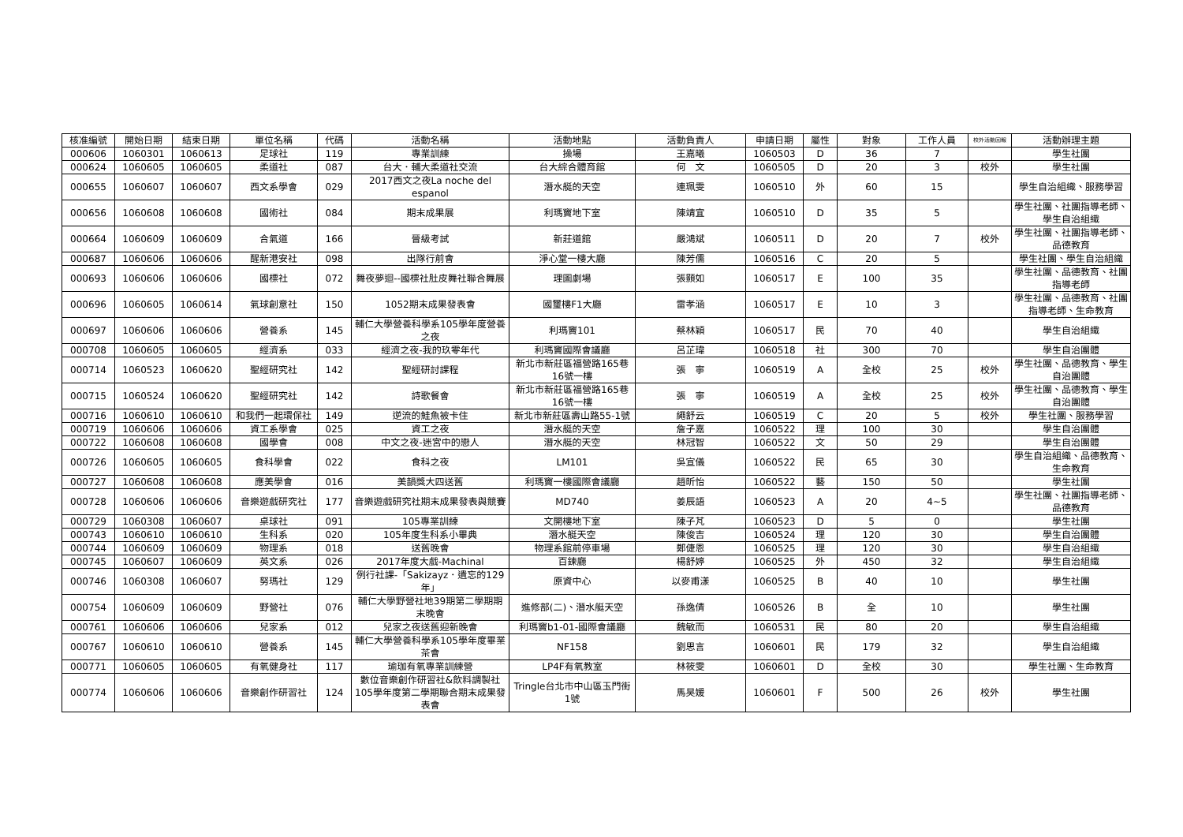| 核准編號 | 開始日期 | 結束日期 | 單位名稱 | 代碼 | 活動名稱 | 活動地點 | 活動負責人 | 申請日期 | 屬性 | 對象 | 工作人員 | 校外活動回報 | 活動辦理主題 |
| --- | --- | --- | --- | --- | --- | --- | --- | --- | --- | --- | --- | --- | --- |
| 000606 | 1060301 | 1060613 | 足球社 | 119 | 專業訓練 | 操場 | 王嘉曦 | 1060503 | D | 36 | 7 | | 學生社團 |
| 000624 | 1060605 | 1060605 | 柔道社 | 087 | 台大．輔大柔道社交流 | 台大綜合體育館 | 何 文 | 1060505 | D | 20 | 3 | 校外 | 學生社團 |
| 000655 | 1060607 | 1060607 | 西文系學會 | 029 | 2017西文之夜La noche del espanol | 潛水艇的天空 | 連珮雯 | 1060510 | 外 | 60 | 15 | | 學生自治組織、服務學習 |
| 000656 | 1060608 | 1060608 | 國術社 | 084 | 期末成果展 | 利瑪竇地下室 | 陳靖宜 | 1060510 | D | 35 | 5 | | 學生社團、社團指導老師、學生自治組織 |
| 000664 | 1060609 | 1060609 | 合氣道 | 166 | 晉級考試 | 新莊道館 | 嚴鴻斌 | 1060511 | D | 20 | 7 | 校外 | 學生社團、社團指導老師、品德教育 |
| 000687 | 1060606 | 1060606 | 醒新港安社 | 098 | 出隊行前會 | 淨心堂一樓大廳 | 陳芳儒 | 1060516 | C | 20 | 5 | | 學生社團、學生自治組織 |
| 000693 | 1060606 | 1060606 | 國標社 | 072 | 舞夜夢迴--國標社肚皮舞社聯合舞展 | 理圖劇場 | 張顥如 | 1060517 | E | 100 | 35 | | 學生社團、品德教育、社團指導老師 |
| 000696 | 1060605 | 1060614 | 氣球創意社 | 150 | 1052期末成果發表會 | 國璽樓F1大廳 | 雷孝涵 | 1060517 | E | 10 | 3 | | 學生社團、品德教育、社團指導老師、生命教育 |
| 000697 | 1060606 | 1060606 | 營養系 | 145 | 輔仁大學營養科學系105學年度營養之夜 | 利瑪竇101 | 蔡林穎 | 1060517 | 民 | 70 | 40 | | 學生自治組織 |
| 000708 | 1060605 | 1060605 | 經濟系 | 033 | 經濟之夜-我的玖零年代 | 利瑪竇國際會議廳 | 呂芷瑋 | 1060518 | 社 | 300 | 70 | | 學生自治團體 |
| 000714 | 1060523 | 1060620 | 聖經研究社 | 142 | 聖經研討課程 | 新北市新莊區福營路165巷16號一樓 | 張 寧 | 1060519 | A | 全校 | 25 | 校外 | 學生社團、品德教育、學生自治團體 |
| 000715 | 1060524 | 1060620 | 聖經研究社 | 142 | 詩歌餐會 | 新北市新莊區福營路165巷16號一樓 | 張 寧 | 1060519 | A | 全校 | 25 | 校外 | 學生社團、品德教育、學生自治團體 |
| 000716 | 1060610 | 1060610 | 和我們一起環保社 | 149 | 逆流的鮭魚被卡住 | 新北市新莊區壽山路55-1號 | 繩舒云 | 1060519 | C | 20 | 5 | 校外 | 學生社團、服務學習 |
| 000719 | 1060606 | 1060606 | 資工系學會 | 025 | 資工之夜 | 潛水艇的天空 | 詹子嘉 | 1060522 | 理 | 100 | 30 | | 學生自治團體 |
| 000722 | 1060608 | 1060608 | 國學會 | 008 | 中文之夜-迷宮中的戀人 | 潛水艇的天空 | 林冠智 | 1060522 | 文 | 50 | 29 | | 學生自治團體 |
| 000726 | 1060605 | 1060605 | 食科學會 | 022 | 食科之夜 | LM101 | 吳宣儀 | 1060522 | 民 | 65 | 30 | | 學生自治組織、品德教育、生命教育 |
| 000727 | 1060608 | 1060608 | 應美學會 | 016 | 美韻獎大四送舊 | 利瑪竇一樓國際會議廳 | 趙昕怡 | 1060522 | 藝 | 150 | 50 | | 學生社團 |
| 000728 | 1060606 | 1060606 | 音樂遊戲研究社 | 177 | 音樂遊戲研究社期末成果發表與競賽 | MD740 | 姜辰語 | 1060523 | A | 20 | 4~5 | | 學生社團、社團指導老師、品德教育 |
| 000729 | 1060308 | 1060607 | 桌球社 | 091 | 105專業訓練 | 文開樓地下室 | 陳子芃 | 1060523 | D | 5 | 0 | | 學生社團 |
| 000743 | 1060610 | 1060610 | 生科系 | 020 | 105年度生科系小畢典 | 潛水艇天空 | 陳俊吉 | 1060524 | 理 | 120 | 30 | | 學生自治團體 |
| 000744 | 1060609 | 1060609 | 物理系 | 018 | 送舊晚會 | 物理系館前停車場 | 鄭倢恩 | 1060525 | 理 | 120 | 30 | | 學生自治組織 |
| 000745 | 1060607 | 1060609 | 英文系 | 026 | 2017年度大戲-Machinal | 百鍊廳 | 楊舒婷 | 1060525 | 外 | 450 | 32 | | 學生自治組織 |
| 000746 | 1060308 | 1060607 | 努瑪社 | 129 | 例行社課-「Sakizayz．遺忘的129年」 | 原資中心 | 以麥甫漾 | 1060525 | B | 40 | 10 | | 學生社團 |
| 000754 | 1060609 | 1060609 | 野營社 | 076 | 輔仁大學野營社地39期第二學期期末晚會 | 進修部(二)、潛水艇天空 | 孫逸倩 | 1060526 | B | 全 | 10 | | 學生社團 |
| 000761 | 1060606 | 1060606 | 兒家系 | 012 | 兒家之夜送舊迎新晚會 | 利瑪竇b1-01-國際會議廳 | 魏敏而 | 1060531 | 民 | 80 | 20 | | 學生自治組織 |
| 000767 | 1060610 | 1060610 | 營養系 | 145 | 輔仁大學營養科學系105學年度畢業茶會 | NF158 | 劉思言 | 1060601 | 民 | 179 | 32 | | 學生自治組織 |
| 000771 | 1060605 | 1060605 | 有氧健身社 | 117 | 瑜珈有氧專業訓練營 | LP4F有氧教室 | 林筱雯 | 1060601 | D | 全校 | 30 | | 學生社團、生命教育 |
| 000774 | 1060606 | 1060606 | 音樂創作研習社 | 124 | 數位音樂創作研習社&飲料調製社105學年度第二學期聯合期末成果發表會 | Tringle台北市中山區玉門街1號 | 馬昊媛 | 1060601 | F | 500 | 26 | 校外 | 學生社團 |